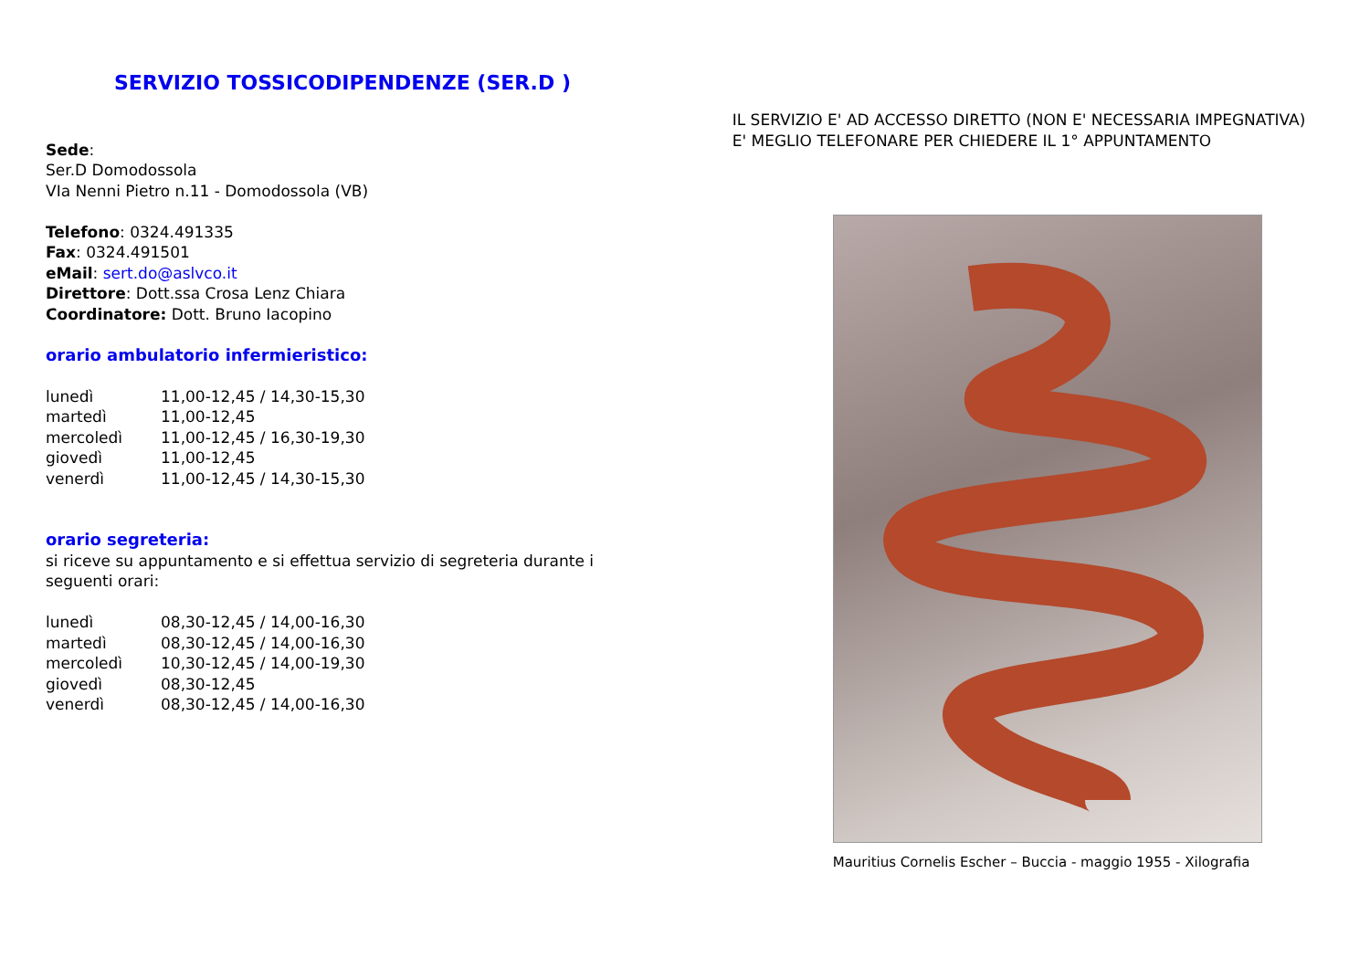SERVIZIO TOSSICODIPENDENZE (SER.D )
Sede:
Ser.D Domodossola
VIa Nenni Pietro n.11 - Domodossola (VB)
Telefono: 0324.491335
Fax: 0324.491501
eMail: sert.do@aslvco.it
Direttore: Dott.ssa Crosa Lenz Chiara
Coordinatore: Dott. Bruno Iacopino
orario ambulatorio infermieristico:
| lunedì | 11,00-12,45 / 14,30-15,30 |
| martedì | 11,00-12,45 |
| mercoledì | 11,00-12,45 / 16,30-19,30 |
| giovedì | 11,00-12,45 |
| venerdì | 11,00-12,45 / 14,30-15,30 |
orario segreteria:
si riceve su appuntamento e si effettua servizio di segreteria durante i seguenti orari:
| lunedì | 08,30-12,45 / 14,00-16,30 |
| martedì | 08,30-12,45 / 14,00-16,30 |
| mercoledì | 10,30-12,45 / 14,00-19,30 |
| giovedì | 08,30-12,45 |
| venerdì | 08,30-12,45 / 14,00-16,30 |
IL SERVIZIO E' AD ACCESSO DIRETTO (NON E' NECESSARIA IMPEGNATIVA)
E' MEGLIO TELEFONARE PER CHIEDERE IL 1° APPUNTAMENTO
Mauritius Cornelis Escher – Buccia - maggio 1955 - Xilografia